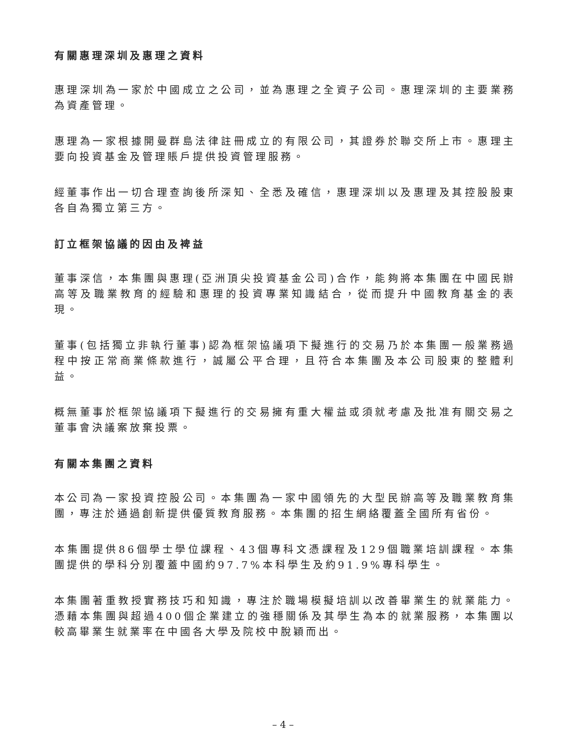有關惠理深圳及惠理之資料
惠理深圳為一家於中國成立之公司，並為惠理之全資子公司。惠理深圳的主要業務為資產管理。
惠理為一家根據開曼群島法律註冊成立的有限公司，其證券於聯交所上市。惠理主要向投資基金及管理賬戶提供投資管理服務。
經董事作出一切合理查詢後所深知、全悉及確信，惠理深圳以及惠理及其控股股東各自為獨立第三方。
訂立框架協議的因由及裨益
董事深信，本集團與惠理(亞洲頂尖投資基金公司)合作，能夠將本集團在中國民辦高等及職業教育的經驗和惠理的投資專業知識結合，從而提升中國教育基金的表現。
董事(包括獨立非執行董事)認為框架協議項下擬進行的交易乃於本集團一般業務過程中按正常商業條款進行，誠屬公平合理，且符合本集團及本公司股東的整體利益。
概無董事於框架協議項下擬進行的交易擁有重大權益或須就考慮及批准有關交易之董事會決議案放棄投票。
有關本集團之資料
本公司為一家投資控股公司。本集團為一家中國領先的大型民辦高等及職業教育集團，專注於通過創新提供優質教育服務。本集團的招生網絡覆蓋全國所有省份。
本集團提供86個學士學位課程、43個專科文憑課程及129個職業培訓課程。本集團提供的學科分別覆蓋中國約97.7%本科學生及約91.9%專科學生。
本集團著重教授實務技巧和知識，專注於職場模擬培訓以改善畢業生的就業能力。憑藉本集團與超過400個企業建立的強穩關係及其學生為本的就業服務，本集團以較高畢業生就業率在中國各大學及院校中脫穎而出。
– 4 –